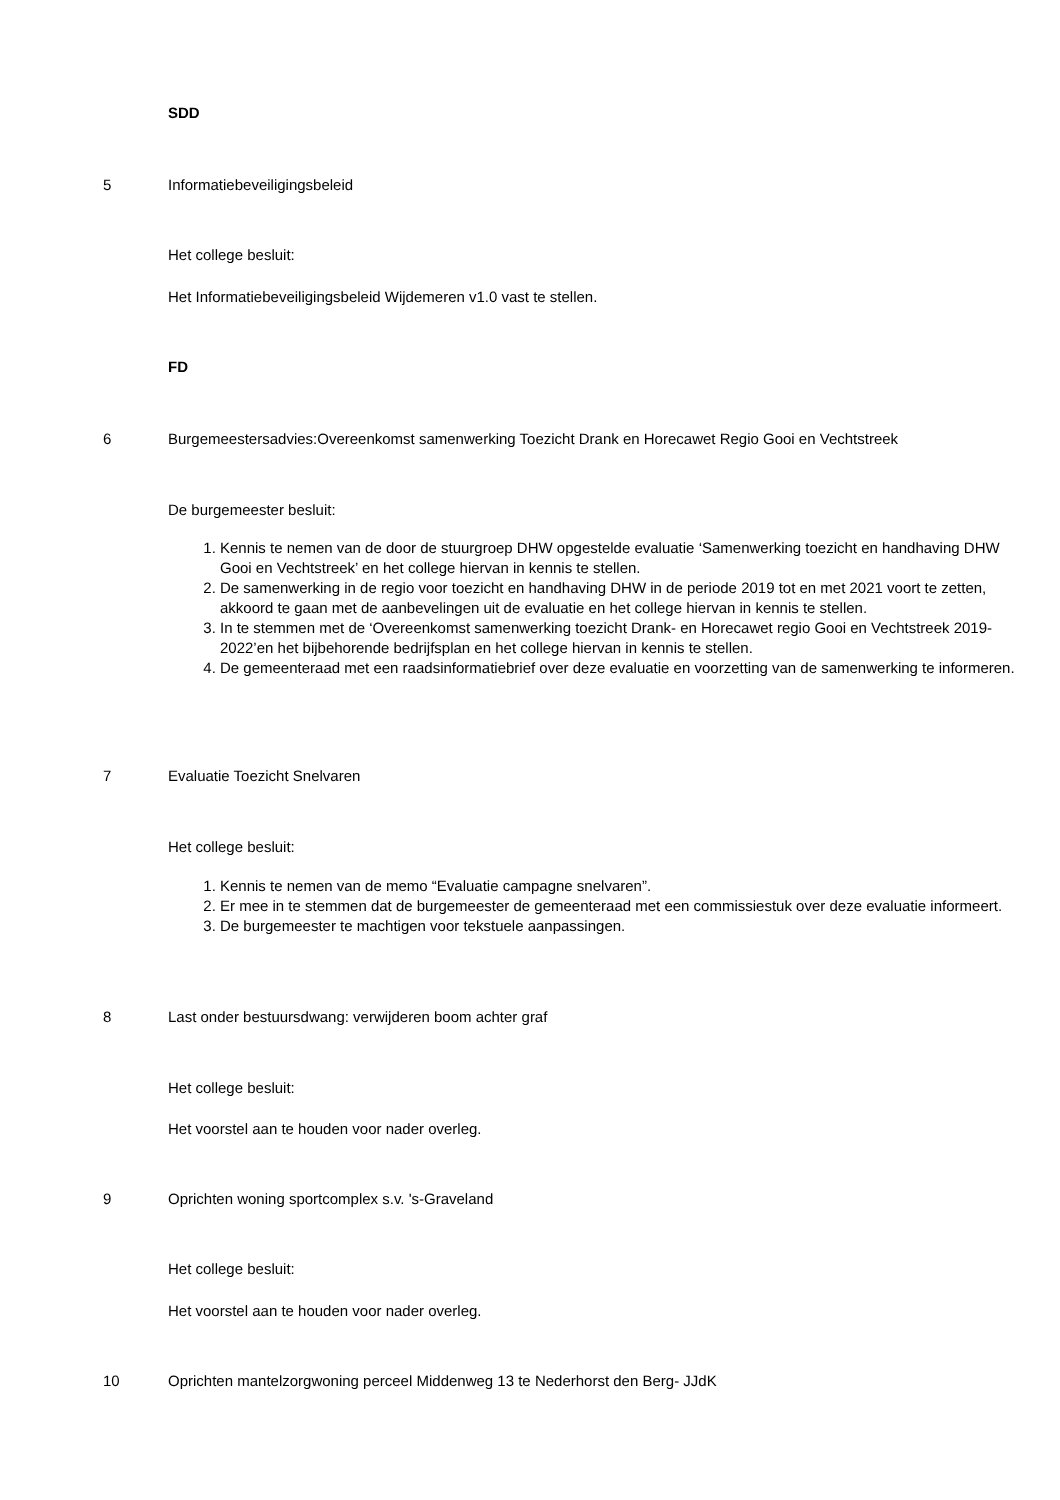SDD
5 Informatiebeveiligingsbeleid
Het college besluit:
Het Informatiebeveiligingsbeleid Wijdemeren v1.0 vast te stellen.
FD
6
Burgemeestersadvies:Overeenkomst samenwerking Toezicht Drank en Horecawet Regio Gooi en Vechtstreek
De burgemeester besluit:
1. Kennis te nemen van de door de stuurgroep DHW opgestelde evaluatie ‘Samenwerking toezicht en handhaving DHW Gooi en Vechtstreek’ en het college hiervan in kennis te stellen.
2. De samenwerking in de regio voor toezicht en handhaving DHW in de periode 2019 tot en met 2021 voort te zetten, akkoord te gaan met de aanbevelingen uit de evaluatie en het college hiervan in kennis te stellen.
3. In te stemmen met de ‘Overeenkomst samenwerking toezicht Drank- en Horecawet regio Gooi en Vechtstreek 2019- 2022’en het bijbehorende bedrijfsplan en het college hiervan in kennis te stellen.
4. De gemeenteraad met een raadsinformatiebrief over deze evaluatie en voorzetting van de samenwerking te informeren.
7 Evaluatie Toezicht Snelvaren
Het college besluit:
1. Kennis te nemen van de memo “Evaluatie campagne snelvaren”.
2. Er mee in te stemmen dat de burgemeester de gemeenteraad met een commissiestuk over deze evaluatie informeert.
3. De burgemeester te machtigen voor tekstuele aanpassingen.
8
Last onder bestuursdwang: verwijderen boom achter graf
Het college besluit:
Het voorstel aan te houden voor nader overleg.
9
Oprichten woning sportcomplex s.v. 's-Graveland
Het college besluit:
Het voorstel aan te houden voor nader overleg.
10
Oprichten mantelzorgwoning perceel Middenweg 13 te Nederhorst den Berg- JJdK